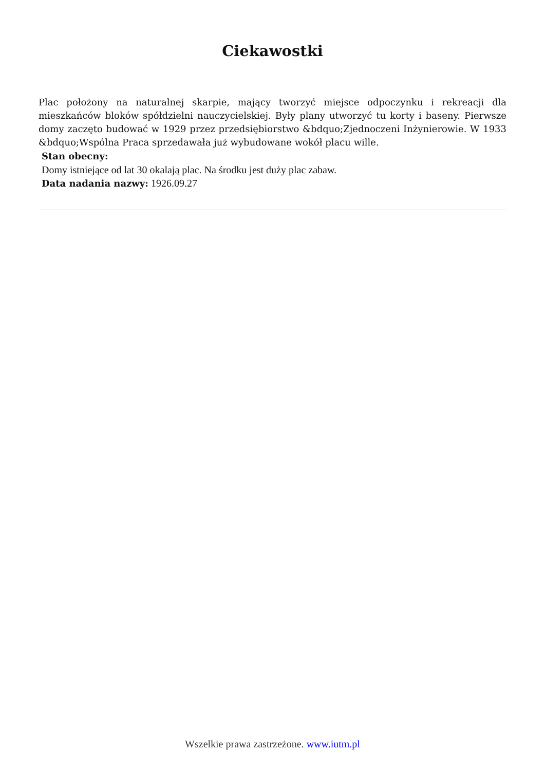Ciekawostki
Plac położony na naturalnej skarpie, mający tworzyć miejsce odpoczynku i rekreacji dla mieszkańców bloków spółdzielni nauczycielskiej. Były plany utworzyć tu korty i baseny. Pierwsze domy zaczęto budować w 1929 przez przedsiębiorstwo &bdquo;Zjednoczeni Inżynierowie. W 1933 &bdquo;Wspólna Praca sprzedawała już wybudowane wokół placu wille.
Stan obecny:
Domy istniejące od lat 30 okalają plac. Na środku jest duży plac zabaw.
Data nadania nazwy: 1926.09.27
Wszelkie prawa zastrzeżone. www.iutm.pl